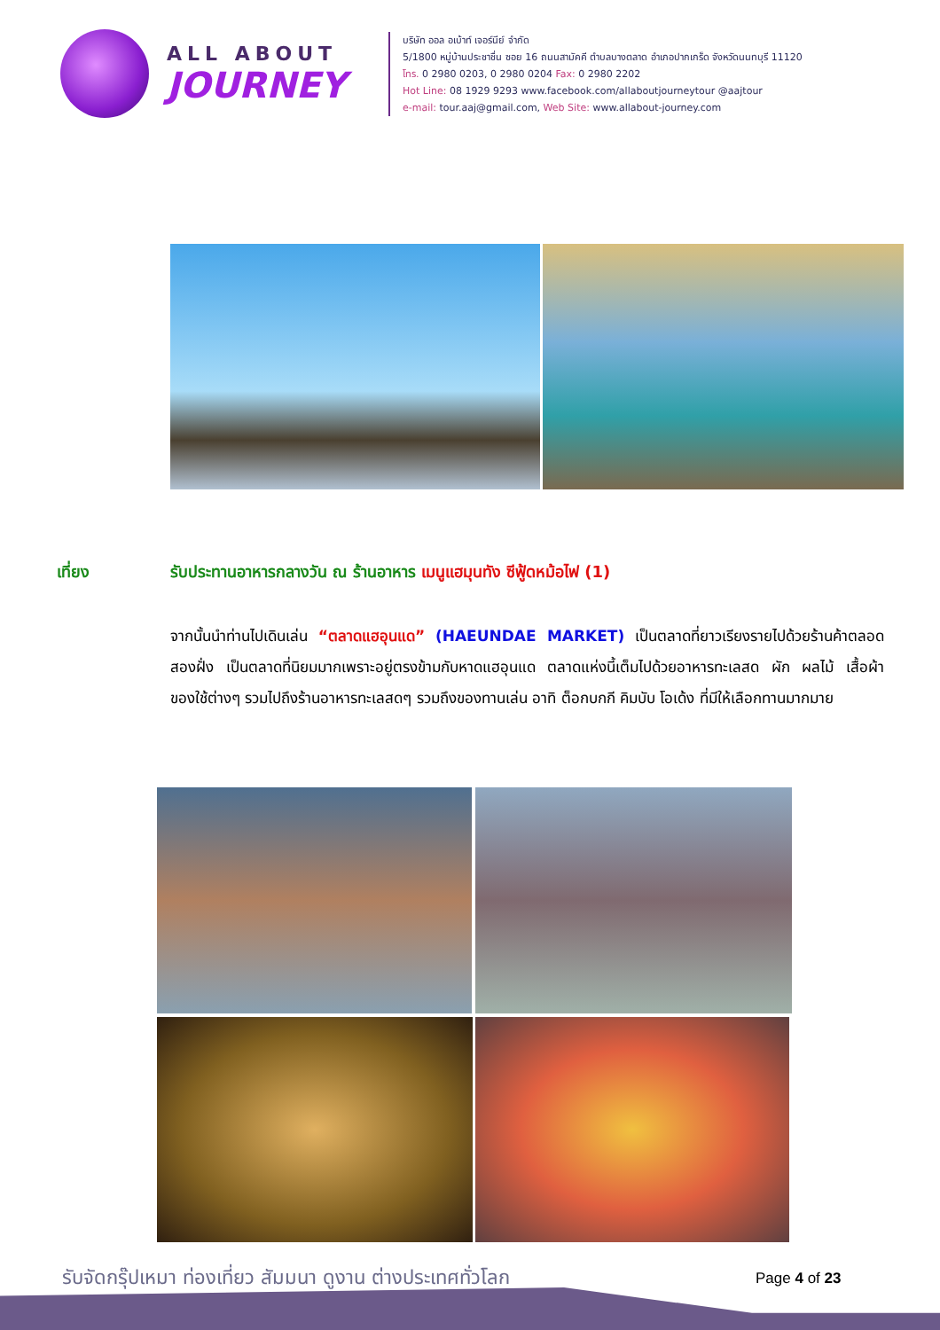ALL ABOUT
JOURNEY
บริษัท ออล อเบ้าท์ เจอร์นีย์ จำกัด
5/1800 หมู่บ้านประชาชื่น ซอย 16 ถนนสามัคคี ตำบลบางตลาด อำเภอปากเกร็ด จังหวัดนนทบุรี 11120
โทร. 0 2980 0203, 0 2980 0204 Fax: 0 2980 2202
Hot Line: 08 1929 9293 www.facebook.com/allaboutjourneytour @aajtour
e-mail: tour.aaj@gmail.com, Web Site: www.allabout-journey.com
เที่ยง รับประทานอาหารกลางวัน ณ ร้านอาหาร เมนูแฮมุนทัง ซีฟู้ดหม้อไฟ (1)
จากนั้นนำท่านไปเดินเล่น “ตลาดแฮอุนแด” (HAEUNDAE MARKET) เป็นตลาดที่ยาวเรียงรายไปด้วยร้านค้าตลอดสองฝั่ง เป็นตลาดที่นิยมมากเพราะอยู่ตรงข้ามกับหาดแฮอุนแด ตลาดแห่งนี้เต็มไปด้วยอาหารทะเลสด ผัก ผลไม้ เสื้อผ้า ของใช้ต่างๆ รวมไปถึงร้านอาหารทะเลสดๆ รวมถึงของทานเล่น อาทิ ต็อกบกกี คิมบับ โอเด้ง ที่มีให้เลือกทานมากมาย
รับจัดกรุ๊ปเหมา ท่องเที่ยว สัมมนา ดูงาน ต่างประเทศทั่วโลก
Page 4 of 23